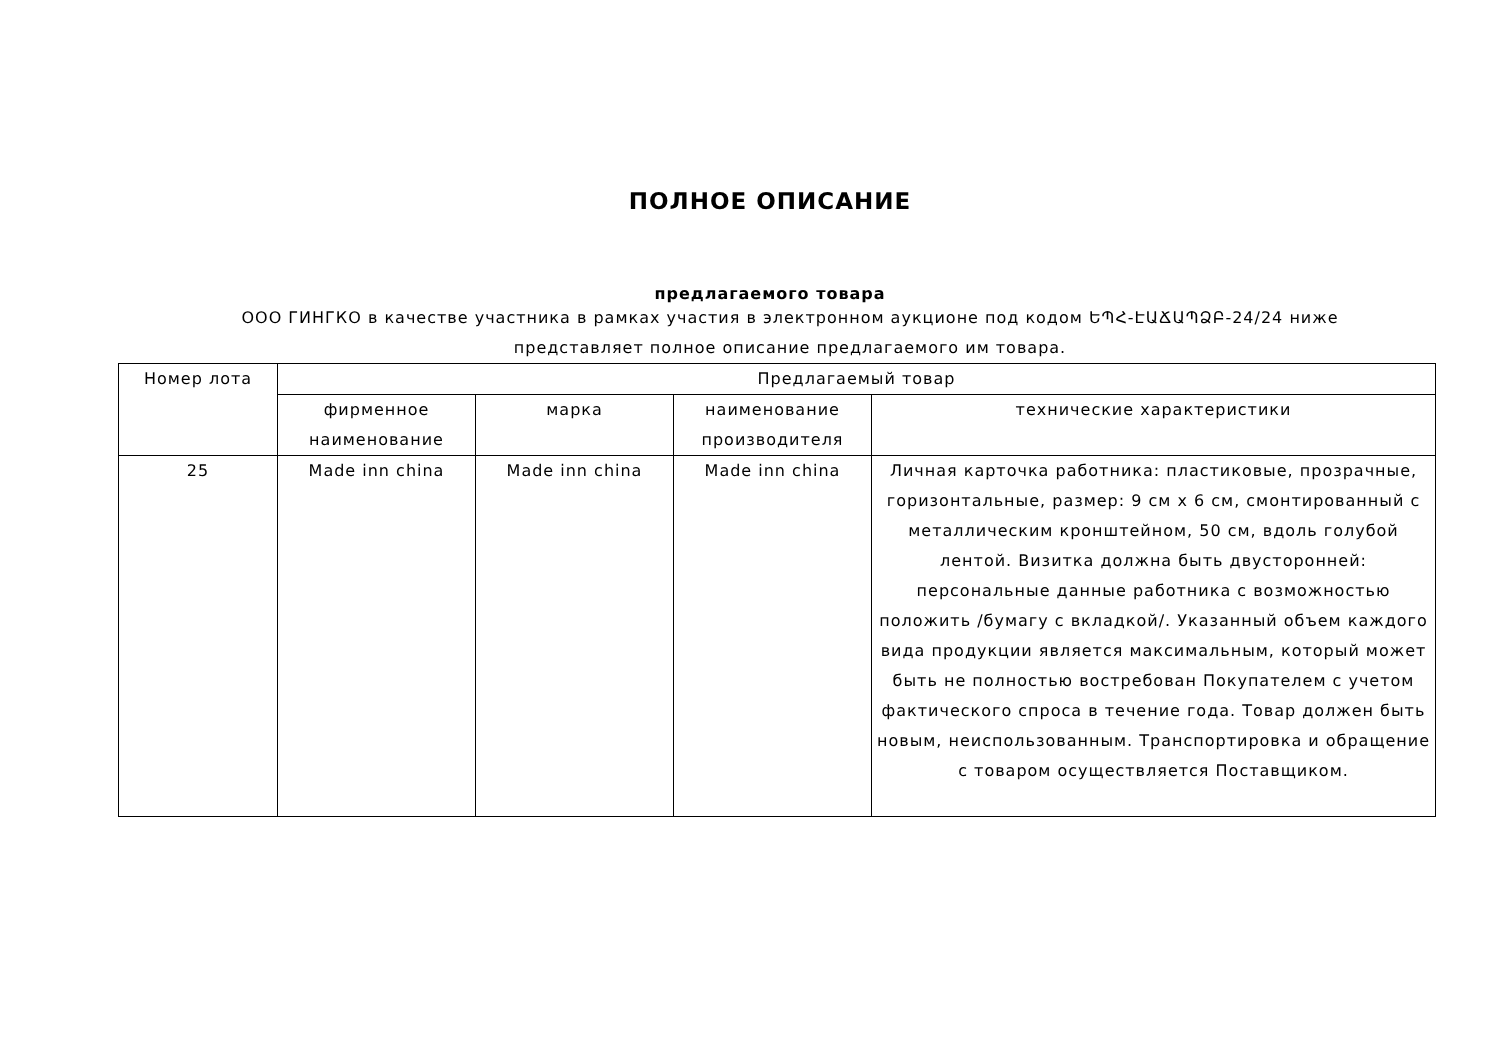ПОЛНОЕ ОПИСАНИЕ
предлагаемого товара
ООО ГИНГКО в качестве участника в рамках участия в электронном аукционе под кодом ԵՊՀ-ԷԱՃԱՊՁԲ-24/24 ниже представляет полное описание предлагаемого им товара.
| Номер лота | Предлагаемый товар | | | |
| --- | --- | --- | --- | --- |
| | фирменное наименование | марка | наименование производителя | технические характеристики |
| 25 | Made inn china | Made inn china | Made inn china | Личная карточка работника: пластиковые, прозрачные, горизонтальные, размер: 9 см x 6 см, смонтированный с металлическим кронштейном, 50 см, вдоль голубой лентой. Визитка должна быть двусторонней: персональные данные работника с возможностью положить /бумагу с вкладкой/. Указанный объем каждого вида продукции является максимальным, который может быть не полностью востребован Покупателем с учетом фактического спроса в течение года. Товар должен быть новым, неиспользованным. Транспортировка и обращение с товаром осуществляется Поставщиком. |